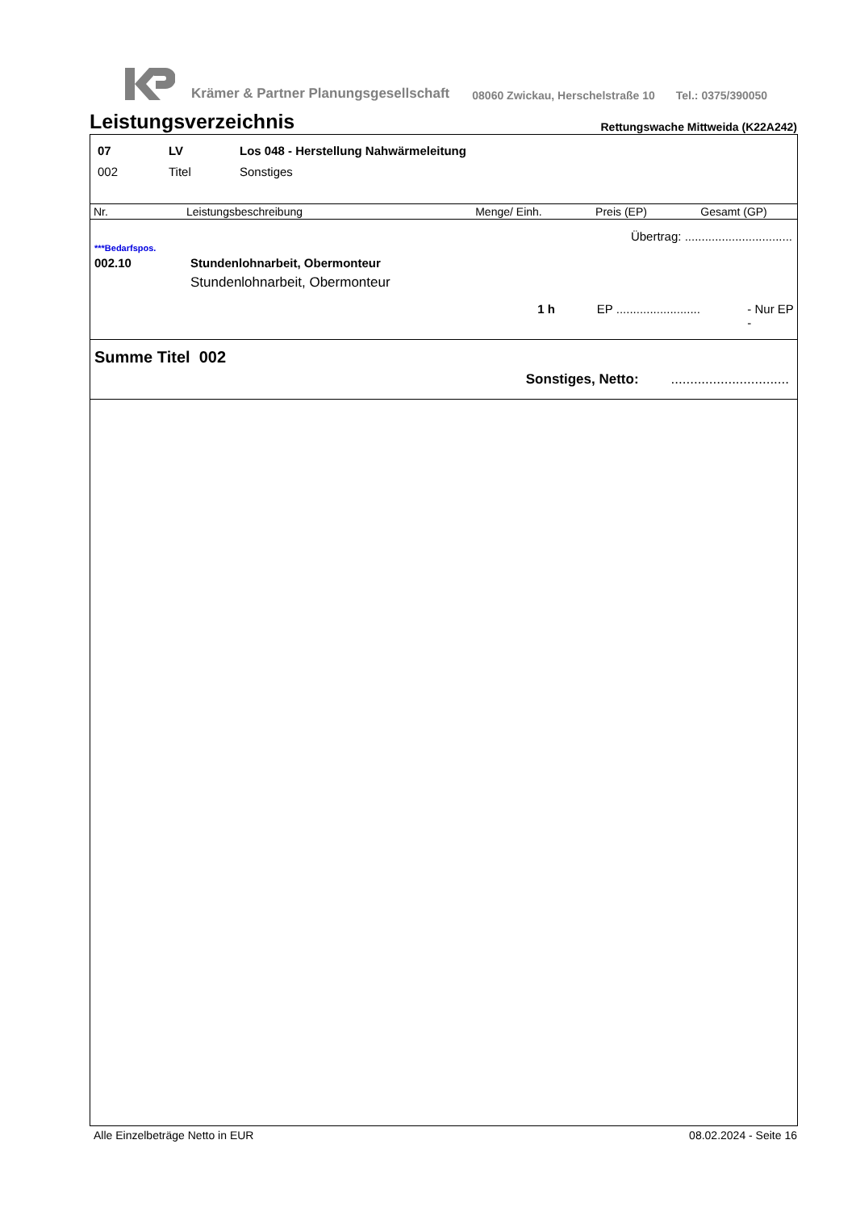Krämer & Partner Planungsgesellschaft 08060 Zwickau, Herschelstraße 10 Tel.: 0375/390050
Leistungsverzeichnis Rettungswache Mittweida (K22A242)
| 07 | LV | Los 048 - Herstellung Nahwärmeleitung |
| 002 | Titel | Sonstiges |
| Nr. | Leistungsbeschreibung | Menge/ Einh. | Preis (EP) | Gesamt (GP) |
| --- | --- | --- | --- | --- |
Übertrag: ................................
***Bedarfspos.
002.10 Stundenlohnarbeit, Obermonteur
Stundenlohnarbeit, Obermonteur
1 h EP ......................... - Nur EP -
Summe Titel 002
Sonstiges, Netto:...............................
Alle Einzelbeträge Netto in EUR 08.02.2024 - Seite 16